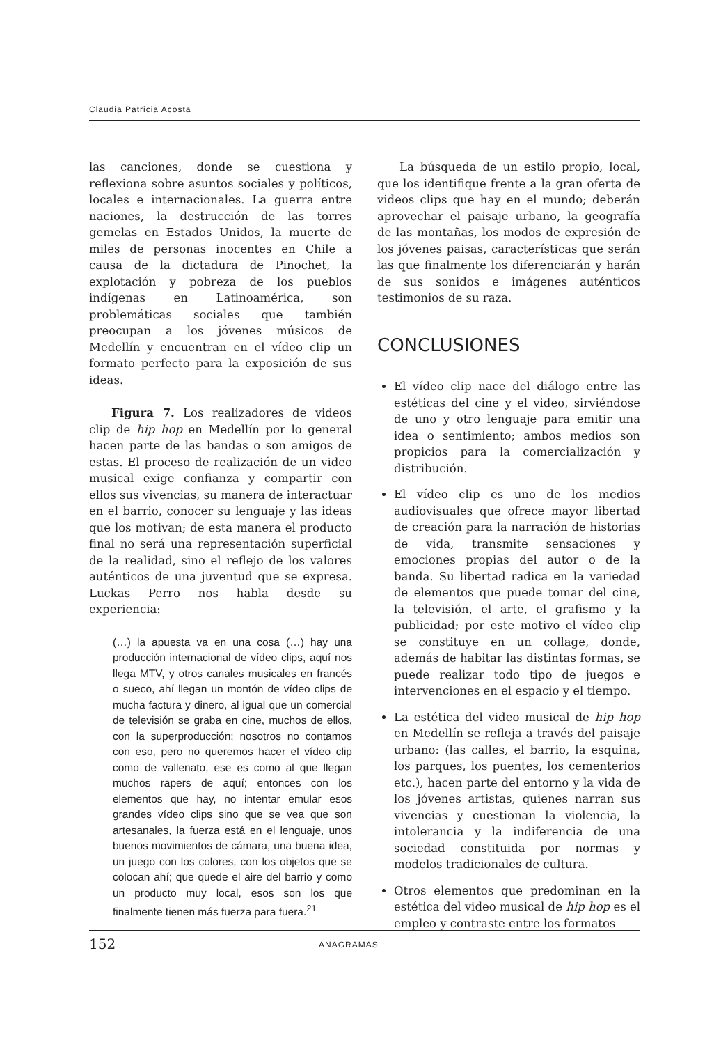Claudia Patricia Acosta
las canciones, donde se cuestiona y reflexiona sobre asuntos sociales y políticos, locales e internacionales. La guerra entre naciones, la destrucción de las torres gemelas en Estados Unidos, la muerte de miles de personas inocentes en Chile a causa de la dictadura de Pinochet, la explotación y pobreza de los pueblos indígenas en Latinoamérica, son problemáticas sociales que también preocupan a los jóvenes músicos de Medellín y encuentran en el vídeo clip un formato perfecto para la exposición de sus ideas.
Figura 7. Los realizadores de videos clip de hip hop en Medellín por lo general hacen parte de las bandas o son amigos de estas. El proceso de realización de un video musical exige confianza y compartir con ellos sus vivencias, su manera de interactuar en el barrio, conocer su lenguaje y las ideas que los motivan; de esta manera el producto final no será una representación superficial de la realidad, sino el reflejo de los valores auténticos de una juventud que se expresa. Luckas Perro nos habla desde su experiencia:
(…) la apuesta va en una cosa (…) hay una producción internacional de vídeo clips, aquí nos llega MTV, y otros canales musicales en francés o sueco, ahí llegan un montón de vídeo clips de mucha factura y dinero, al igual que un comercial de televisión se graba en cine, muchos de ellos, con la superproducción; nosotros no contamos con eso, pero no queremos hacer el vídeo clip como de vallenato, ese es como al que llegan muchos rapers de aquí; entonces con los elementos que hay, no intentar emular esos grandes vídeo clips sino que se vea que son artesanales, la fuerza está en el lenguaje, unos buenos movimientos de cámara, una buena idea, un juego con los colores, con los objetos que se colocan ahí; que quede el aire del barrio y como un producto muy local, esos son los que finalmente tienen más fuerza para fuera.<sup>21</sup>
La búsqueda de un estilo propio, local, que los identifique frente a la gran oferta de videos clips que hay en el mundo; deberán aprovechar el paisaje urbano, la geografía de las montañas, los modos de expresión de los jóvenes paisas, características que serán las que finalmente los diferenciarán y harán de sus sonidos e imágenes auténticos testimonios de su raza.
CONCLUSIONES
El vídeo clip nace del diálogo entre las estéticas del cine y el video, sirviéndose de uno y otro lenguaje para emitir una idea o sentimiento; ambos medios son propicios para la comercialización y distribución.
El vídeo clip es uno de los medios audiovisuales que ofrece mayor libertad de creación para la narración de historias de vida, transmite sensaciones y emociones propias del autor o de la banda. Su libertad radica en la variedad de elementos que puede tomar del cine, la televisión, el arte, el grafismo y la publicidad; por este motivo el vídeo clip se constituye en un collage, donde, además de habitar las distintas formas, se puede realizar todo tipo de juegos e intervenciones en el espacio y el tiempo.
La estética del video musical de hip hop en Medellín se refleja a través del paisaje urbano: (las calles, el barrio, la esquina, los parques, los puentes, los cementerios etc.), hacen parte del entorno y la vida de los jóvenes artistas, quienes narran sus vivencias y cuestionan la violencia, la intolerancia y la indiferencia de una sociedad constituida por normas y modelos tradicionales de cultura.
Otros elementos que predominan en la estética del video musical de hip hop es el empleo y contraste entre los formatos
152 ANAGRAMAS